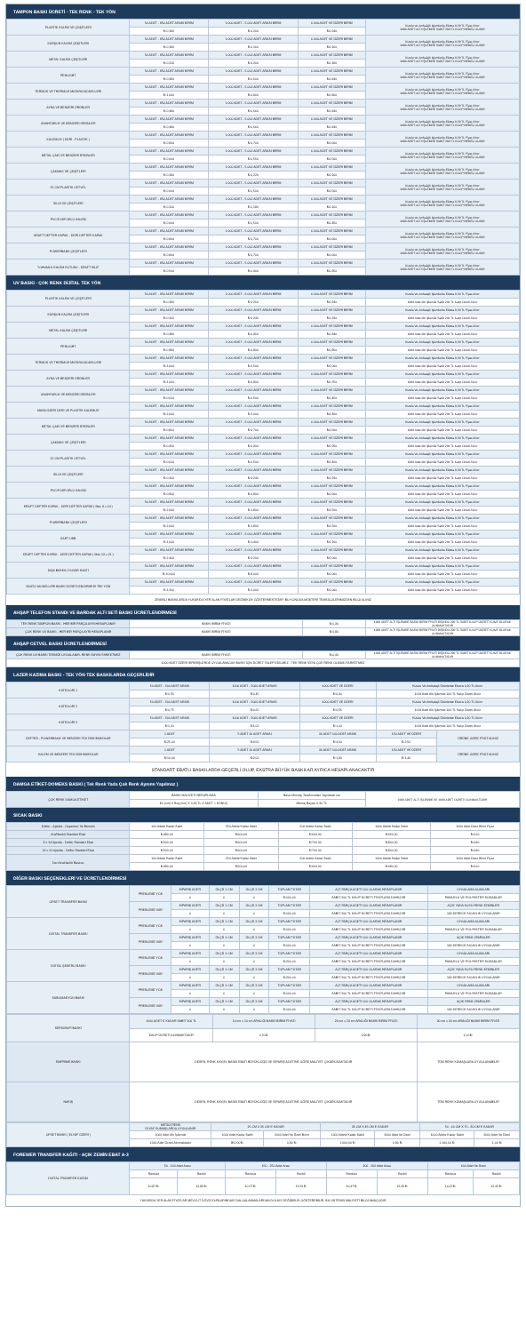TAMPON BASKI ÜCRETİ - TEK RENK - TEK YÖN
| PLASTİK KALEM VE ÇEŞİTLERİ | 50 ADET - 950 ADET ARASI BİRİM | 1.000 ADET - 5.000 ADET ARASI BİRİM | 6.000 ADET VE ÜZERİ BİRİM | Kutulu Ve Ambalajlı İşlemlerde Ekstra 0,30 TL Fiyat Alınır 1000 ADET ALTI İŞLEMDE SABİT 200 TL KALIP BEDELİ ALINIR |
| | ₺0,180 | ₺0,200 | ₺0,240 | |
| KURŞUN KALEM ÇEŞİTLERİ | 50 ADET - 950 ADET ARASI BİRİM | 1.000 ADET - 5.000 ADET ARASI BİRİM | 6.000 ADET VE ÜZERİ BİRİM | Kutulu Ve Ambalajlı İşlemlerde Ekstra 0,30 TL Fiyat Alınır 1000 ADET ALTI İŞLEMDE SABİT 200 TL KALIP BEDELİ ALINIR |
| | ₺0,180 | ₺0,160 | ₺0,160 | |
| METAL KALEM ÇEŞİTLERİ | 50 ADET - 950 ADET ARASI BİRİM | 1.000 ADET - 5.000 ADET ARASI BİRİM | 6.000 ADET VE ÜZERİ BİRİM | Kutulu Ve Ambalajlı İşlemlerde Ekstra 0,30 TL Fiyat Alınır 1000 ADET ALTI İŞLEMDE SABİT 200 TL KALIP BEDELİ ALINIR |
| | ₺0,220 | ₺0,200 | ₺0,180 | |
| PENLIGHT | 50 ADET - 950 ADET ARASI BİRİM | 1.000 ADET - 5.000 ADET ARASI BİRİM | 6.000 ADET VE ÜZERİ BİRİM | Kutulu Ve Ambalajlı İşlemlerde Ekstra 0,30 TL Fiyat Alınır 1000 ADET ALTI İŞLEMDE SABİT 200 TL KALIP BEDELİ ALINIR |
| | ₺0,380 | ₺0,600 | ₺0,440 | |
| TERMOS VE THERMOS MATARA MODELLERİ | 50 ADET - 950 ADET ARASI BİRİM | 1.000 ADET - 5.000 ADET ARASI BİRİM | 6.000 ADET VE ÜZERİ BİRİM | Kutulu Ve Ambalajlı İşlemlerde Ekstra 0,30 TL Fiyat Alınır 1000 ADET ALTI İŞLEMDE SABİT 200 TL KALIP BEDELİ ALINIR |
| | ₺1,000 | ₺0,800 | ₺0,800 | |
| AYNA VE BENZERİ ÜRÜNLER | 50 ADET - 950 ADET ARASI BİRİM | 1.000 ADET - 5.000 ADET ARASI BİRİM | 6.000 ADET VE ÜZERİ BİRİM | Kutulu Ve Ambalajlı İşlemlerde Ekstra 0,30 TL Fiyat Alınır 1000 ADET ALTI İŞLEMDE SABİT 200 TL KALIP BEDELİ ALINIR |
| | ₺0,480 | ₺0,660 | ₺0,440 | |
| ANAHTARLIK VE BENZERİ ÜRÜNLER | 50 ADET - 950 ADET ARASI BİRİM | 1.000 ADET - 5.000 ADET ARASI BİRİM | 6.000 ADET VE ÜZERİ BİRİM | Kutulu Ve Ambalajlı İşlemlerde Ekstra 0,30 TL Fiyat Alınır 1000 ADET ALTI İŞLEMDE SABİT 200 TL KALIP BEDELİ ALINIR |
| | ₺0,480 | ₺0,660 | ₺0,440 | |
| KALEMLİK ( DERİ - PLASTİK ) | 50 ADET - 950 ADET ARASI BİRİM | 1.000 ADET - 5.000 ADET ARASI BİRİM | 6.000 ADET VE ÜZERİ BİRİM | Kutulu Ve Ambalajlı İşlemlerde Ekstra 0,30 TL Fiyat Alınır 1000 ADET ALTI İŞLEMDE SABİT 200 TL KALIP BEDELİ ALINIR |
| | ₺0,800 | ₺0,700 | ₺0,600 | |
| METAL ÇAKI VE BENZERİ ÜRÜNLER | 50 ADET - 950 ADET ARASI BİRİM | 1.000 ADET - 5.000 ADET ARASI BİRİM | 6.000 ADET VE ÜZERİ BİRİM | Kutulu Ve Ambalajlı İşlemlerde Ekstra 0,30 TL Fiyat Alınır 1000 ADET ALTI İŞLEMDE SABİT 200 TL KALIP BEDELİ ALINIR |
| | ₺0,600 | ₺0,550 | ₺0,500 | |
| ÇAKMAK VE ÇEŞİTLERİ | 50 ADET - 950 ADET ARASI BİRİM | 1.000 ADET - 5.000 ADET ARASI BİRİM | 6.000 ADET VE ÜZERİ BİRİM | Kutulu Ve Ambalajlı İşlemlerde Ekstra 0,30 TL Fiyat Alınır 1000 ADET ALTI İŞLEMDE SABİT 200 TL KALIP BEDELİ ALINIR |
| | ₺0,280 | ₺0,220 | ₺0,200 | |
| 15 CM PLASTİK CETVEL | 50 ADET - 950 ADET ARASI BİRİM | 1.000 ADET - 5.000 ADET ARASI BİRİM | 6.000 ADET VE ÜZERİ BİRİM | Kutulu Ve Ambalajlı İşlemlerde Ekstra 0,30 TL Fiyat Alınır 1000 ADET ALTI İŞLEMDE SABİT 200 TL KALIP BEDELİ ALINIR |
| | ₺0,600 | ₺0,500 | ₺0,500 | |
| SILGI VE ÇEŞİTLERİ | 50 ADET - 950 ADET ARASI BİRİM | 1.000 ADET - 5.000 ADET ARASI BİRİM | 6.000 ADET VE ÜZERİ BİRİM | Kutulu Ve Ambalajlı İşlemlerde Ekstra 0,30 TL Fiyat Alınır 1000 ADET ALTI İŞLEMDE SABİT 200 TL KALIP BEDELİ ALINIR |
| | ₺0,200 | ₺0,180 | ₺0,160 | |
| PVC/FOSFORLU KALEM | 50 ADET - 950 ADET ARASI BİRİM | 1.000 ADET - 5.000 ADET ARASI BİRİM | 6.000 ADET VE ÜZERİ BİRİM | Kutulu Ve Ambalajlı İşlemlerde Ekstra 0,30 TL Fiyat Alınır 1000 ADET ALTI İŞLEMDE SABİT 200 TL KALIP BEDELİ ALINIR |
| | ₺0,600 | ₺0,500 | ₺0,450 | |
| KRAFT DEFTER KAPAK - DERİ DEFTER KAPAK | 50 ADET - 950 ADET ARASI BİRİM | 1.000 ADET - 5.000 ADET ARASI BİRİM | 6.000 ADET VE ÜZERİ BİRİM | Kutulu Ve Ambalajlı İşlemlerde Ekstra 0,30 TL Fiyat Alınır 1000 ADET ALTI İŞLEMDE SABİT 200 TL KALIP BEDELİ ALINIR |
| | ₺0,800 | ₺0,700 | ₺0,600 | |
| POWERBANK ÇEŞİTLERİ | 50 ADET - 950 ADET ARASI BİRİM | 1.000 ADET - 5.000 ADET ARASI BİRİM | 6.000 ADET VE ÜZERİ BİRİM | Kutulu Ve Ambalajlı İşlemlerde Ekstra 0,30 TL Fiyat Alınır 1000 ADET ALTI İŞLEMDE SABİT 200 TL KALIP BEDELİ ALINIR |
| | ₺0,800 | ₺0,700 | ₺0,600 | |
| TOHUMLU KALEM KUTUSU - KRAFT KILIF | 50 ADET - 950 ADET ARASI BİRİM | 1.000 ADET - 5.000 ADET ARASI BİRİM | 6.000 ADET VE ÜZERİ BİRİM | Kutulu Ve Ambalajlı İşlemlerde Ekstra 0,30 TL Fiyat Alınır 1000 ADET ALTI İŞLEMDE SABİT 200 TL KALIP BEDELİ ALINIR |
| | ₺0,500 | ₺0,400 | ₺0,350 | |
UV BASKI - ÇOK RENK DİJİTAL TEK YÖN
| PLASTİK KALEM VE ÇEŞİTLERİ | 50 ADET - 950 ADET ARASI BİRİM | 1.000 ADET - 5.000 ADET ARASI BİRİM | 6.000 ADET VE ÜZERİ BİRİM | Kutulu Ve Ambalajlı İşlemlerde Ekstra 0,30 TL Fiyat Alınır |
| | ₺0,280 | ₺0,260 | ₺0,240 | 1000 Adet Altı İşlemde Sabit 200 TL Kalıp Ücreti Alınır |
| KURŞUN KALEM ÇEŞİTLERİ | 50 ADET - 950 ADET ARASI BİRİM | 1.000 ADET - 5.000 ADET ARASI BİRİM | 6.000 ADET VE ÜZERİ BİRİM | Kutulu Ve Ambalajlı İşlemlerde Ekstra 0,30 TL Fiyat Alınır |
| | ₺0,260 | ₺0,240 | ₺0,220 | 1000 Adet Altı İşlemde Sabit 200 TL Kalıp Ücreti Alınır |
| METAL KALEM ÇEŞİTLERİ | 50 ADET - 950 ADET ARASI BİRİM | 1.000 ADET - 5.000 ADET ARASI BİRİM | 6.000 ADET VE ÜZERİ BİRİM | Kutulu Ve Ambalajlı İşlemlerde Ekstra 0,30 TL Fiyat Alınır |
| | ₺0,380 | ₺0,360 | ₺0,340 | 1000 Adet Altı İşlemde Sabit 200 TL Kalıp Ücreti Alınır |
| PENLIGHT | 50 ADET - 950 ADET ARASI BİRİM | 1.000 ADET - 5.000 ADET ARASI BİRİM | 6.000 ADET VE ÜZERİ BİRİM | Kutulu Ve Ambalajlı İşlemlerde Ekstra 0,30 TL Fiyat Alınır |
| | ₺0,980 | ₺0,900 | ₺0,850 | 1000 Adet Altı İşlemde Sabit 200 TL Kalıp Ücreti Alınır |
| TERMOS VE THERMOS MATARA MODELLERİ | 50 ADET - 950 ADET ARASI BİRİM | 1.000 ADET - 5.000 ADET ARASI BİRİM | 6.000 ADET VE ÜZERİ BİRİM | Kutulu Ve Ambalajlı İşlemlerde Ekstra 0,30 TL Fiyat Alınır |
| | ₺3,000 | ₺2,500 | ₺2,000 | 1000 Adet Altı İşlemde Sabit 200 TL Kalıp Ücreti Alınır |
| AYNA VE BENZERİ ÜRÜNLER | 50 ADET - 950 ADET ARASI BİRİM | 1.000 ADET - 5.000 ADET ARASI BİRİM | 6.000 ADET VE ÜZERİ BİRİM | Kutulu Ve Ambalajlı İşlemlerde Ekstra 0,30 TL Fiyat Alınır |
| | ₺1,000 | ₺0,900 | ₺0,750 | 1000 Adet Altı İşlemde Sabit 200 TL Kalıp Ücreti Alınır |
| ANAHTARLIK VE BENZERİ ÜRÜNLER | 50 ADET - 950 ADET ARASI BİRİM | 1.000 ADET - 5.000 ADET ARASI BİRİM | 6.000 ADET VE ÜZERİ BİRİM | Kutulu Ve Ambalajlı İşlemlerde Ekstra 0,30 TL Fiyat Alınır |
| | ₺0,600 | ₺0,500 | ₺0,450 | 1000 Adet Altı İşlemde Sabit 200 TL Kalıp Ücreti Alınır |
| MASA ÜZERİ DERİ VE PLASTİK KALEMLİK | 50 ADET - 950 ADET ARASI BİRİM | 1.000 ADET - 5.000 ADET ARASI BİRİM | 6.000 ADET VE ÜZERİ BİRİM | Kutulu Ve Ambalajlı İşlemlerde Ekstra 0,30 TL Fiyat Alınır |
| | ₺2,000 | ₺2,000 | ₺1,800 | 1000 Adet Altı İşlemde Sabit 200 TL Kalıp Ücreti Alınır |
| METAL ÇAKI VE BENZERİ ÜRÜNLER | 50 ADET - 950 ADET ARASI BİRİM | 1.000 ADET - 5.000 ADET ARASI BİRİM | 6.000 ADET VE ÜZERİ BİRİM | Kutulu Ve Ambalajlı İşlemlerde Ekstra 0,30 TL Fiyat Alınır |
| | ₺0,800 | ₺0,700 | ₺0,600 | 1000 Adet Altı İşlemde Sabit 200 TL Kalıp Ücreti Alınır |
| ÇAKMAK VE ÇEŞİTLERİ | 50 ADET - 950 ADET ARASI BİRİM | 1.000 ADET - 5.000 ADET ARASI BİRİM | 6.000 ADET VE ÜZERİ BİRİM | Kutulu Ve Ambalajlı İşlemlerde Ekstra 0,30 TL Fiyat Alınır |
| | ₺0,350 | ₺0,300 | ₺0,250 | 1000 Adet Altı İşlemde Sabit 200 TL Kalıp Ücreti Alınır |
| 15 CM PLASTİK CETVEL | 50 ADET - 950 ADET ARASI BİRİM | 1.000 ADET - 5.000 ADET ARASI BİRİM | 6.000 ADET VE ÜZERİ BİRİM | Kutulu Ve Ambalajlı İşlemlerde Ekstra 0,30 TL Fiyat Alınır |
| | ₺0,600 | ₺0,500 | ₺0,400 | 1000 Adet Altı İşlemde Sabit 200 TL Kalıp Ücreti Alınır |
| SILGI VE ÇEŞİTLERİ | 50 ADET - 950 ADET ARASI BİRİM | 1.000 ADET - 5.000 ADET ARASI BİRİM | 6.000 ADET VE ÜZERİ BİRİM | Kutulu Ve Ambalajlı İşlemlerde Ekstra 0,30 TL Fiyat Alınır |
| | ₺0,260 | ₺0,240 | ₺0,220 | 1000 Adet Altı İşlemde Sabit 200 TL Kalıp Ücreti Alınır |
| PVC/FOSFORLU KALEM | 50 ADET - 950 ADET ARASI BİRİM | 1.000 ADET - 5.000 ADET ARASI BİRİM | 6.000 ADET VE ÜZERİ BİRİM | Kutulu Ve Ambalajlı İşlemlerde Ekstra 0,30 TL Fiyat Alınır |
| | ₺0,900 | ₺0,800 | ₺0,600 | 1000 Adet Altı İşlemde Sabit 200 TL Kalıp Ücreti Alınır |
| KRAFT DEFTER KAPAK - DERİ DEFTER KAPAK ( Max 9 x 14 ) | 50 ADET - 950 ADET ARASI BİRİM | 1.000 ADET - 5.000 ADET ARASI BİRİM | 6.000 ADET VE ÜZERİ BİRİM | Kutulu Ve Ambalajlı İşlemlerde Ekstra 0,30 TL Fiyat Alınır |
| | ₺2,000 | ₺1,800 | ₺1,500 | 1000 Adet Altı İşlemde Sabit 200 TL Kalıp Ücreti Alınır |
| POWERBANK ÇEŞİTLERİ | 50 ADET - 950 ADET ARASI BİRİM | 1.000 ADET - 5.000 ADET ARASI BİRİM | 6.000 ADET VE ÜZERİ BİRİM | Kutulu Ve Ambalajlı İşlemlerde Ekstra 0,30 TL Fiyat Alınır |
| | ₺2,000 | ₺1,800 | ₺1,500 | 1000 Adet Altı İşlemde Sabit 200 TL Kalıp Ücreti Alınır |
| KART USB | 50 ADET - 950 ADET ARASI BİRİM | 1.000 ADET - 5.000 ADET ARASI BİRİM | 6.000 ADET VE ÜZERİ BİRİM | Kutulu Ve Ambalajlı İşlemlerde Ekstra 0,30 TL Fiyat Alınır |
| | ₺1,600 | ₺1,400 | ₺1,200 | 1000 Adet Altı İşlemde Sabit 200 TL Kalıp Ücreti Alınır |
| KRAFT DEFTER KAPAK - DERİ DEFTER KAPAK ( Max 13 x 21 ) | 50 ADET - 950 ADET ARASI BİRİM | 1.000 ADET - 5.000 ADET ARASI BİRİM | 6.000 ADET VE ÜZERİ BİRİM | Kutulu Ve Ambalajlı İşlemlerde Ekstra 0,30 TL Fiyat Alınır |
| | ₺2,400 | ₺2,200 | ₺2,000 | 1000 Adet Altı İşlemde Sabit 200 TL Kalıp Ücreti Alınır |
| DIŞA BASKILI DUVAR SAATİ | 50 ADET - 950 ADET ARASI BİRİM | 1.000 ADET - 5.000 ADET ARASI BİRİM | 6.000 ADET VE ÜZERİ BİRİM | Kutulu Ve Ambalajlı İşlemlerde Ekstra 0,30 TL Fiyat Alınır |
| | ₺10,000 | ₺8,000 | ₺6,000 | 1000 Adet Altı İşlemde Sabit 200 TL Kalıp Ücreti Alınır |
| SAATLİ MODELLERİ BASKI ÜCRETLENDİRMESİ TEK YÖN | 50 ADET - 950 ADET ARASI BİRİM | 1.000 ADET - 5.000 ADET ARASI BİRİM | 6.000 ADET VE ÜZERİ BİRİM | Kutulu Ve Ambalajlı İşlemlerde Ekstra 0,30 TL Fiyat Alınır |
| | ₺1,200 | ₺1,000 | ₺1,000 | 1000 Adet Altı İşlemde Sabit 200 TL Kalıp Ücreti Alınır |
ZEMİNLİ BASKILARDA YUKARIDA YER ALAN FİYATLAR DEĞİŞİKLİK GÖSTERMEKTEDİR. BU KONUDA MÜŞTERİ TEMSİLCİLERİMİZDEN BİLGİ ALINIZ
AHŞAP TELEFON STANDI VE BARDAK ALTI SETİ BASKI ÜCRETLENDİRMESİ
| TEK RENK TAMPON BASKI - HER BİR PARÇA AYRI HESAPLANIR | BASKI BİRİM FİYATI | ₺0,30 | 1000 ADET ALTI İŞLEMDE BASKI BİRİM FİYATI DIŞINDA 200 TL SABİT KALIP ÜCRETİ İLAVE OLARAK ALINMAKTADIR |
| ÇOK RENK UV BASKI - HER BİR PARÇA AYRI HESAPLANIR | BASKI BİRİM FİYATI | ₺0,80 | 1000 ADET ALTI İŞLEMDE BASKI BİRİM FİYATI DIŞINDA 200 TL SABİT KALIP ÜCRETİ İLAVE OLARAK ALINMAKTADIR |
AHŞAP CETVEL BASKI ÜCRETLENDİRMESİ
| ÇOK RENK UV BASKI TEKNİĞİ UYGULANIR- RENK SAYISI FARKETMEZ | BASKI BİRİM FİYATI | ₺0,40 | 1000 ADET ALTI İŞLEMDE BASKI BİRİM FİYATI DIŞINDA 200 TL SABİT KALIP ÜCRETİ İLAVE OLARAK ALINMAKTADIR |
| 2000 ADET ÜZERİ SİPARİŞLERDE UYGULANACAK BASKI İÇİN ÜCRET TALEP EDİLMEZ - TEK RENK VEYA ÇOK RENK OLMASI FARKETMEZ | | | |
LAZER KAZIMA BASKI - TEK YÖN TEK BASKILARDA GEÇERLİDİR
| KATEGORİ 1 | 50 ADET - 500 ADET ARASI | 1000 ADET - 5000 ADET ARASI | 6000 ADET VE ÜZERİ | Kutulu Ve Ambalajlı Ürünlerde Ekstra 0,30 TL Alınır | |
| | ₺0,55 | ₺0,45 | ₺0,30 | 1000 Adet Altı İşlemde 100 TL Kalıp Ücreti Alınır | |
| KATEGORİ 2 | 50 ADET - 500 ADET ARASI | 1000 ADET - 5000 ADET ARASI | 6000 ADET VE ÜZERİ | Kutulu Ve Ambalajlı Ürünlerde Ekstra 0,30 TL Alınır | |
| | ₺0,75 | ₺0,65 | ₺0,55 | 1000 Adet Altı İşlemde 100 TL Kalıp Ücreti Alınır | |
| KATEGORİ 3 | 50 ADET - 500 ADET ARASI | 1000 ADET - 5000 ADET ARASI | 6000 ADET VE ÜZERİ | Kutulu Ve Ambalajlı Ürünlerde Ekstra 0,30 TL Alınır | |
| | ₺1,20 | ₺1,00 | ₺1,00 | 1000 Adet Altı İşlemde 100 TL Kalıp Ücreti Alınır | |
| DEFTER - POWERBANK VE BENZERİ TEK İSİM BASKILAR | 1 ADET | 5 ADET 20 ADET ARASI | 30 ADET 100 ADET ARASI | 150 ADET VE ÜZERİ | ÜRÜNE GÖRE FİYAT ALINIZ |
| | ₺25,00 | ₺4,50 | ₺4,00 | ₺2,50 | |
| KALEM VE BENZERİ TEK İSİM BASKILAR | 1 ADET | 5 ADET 20 ADET ARASI | 30 ADET 100 ADET ARASI | 150 ADET VE ÜZERİ | ÜRÜNE GÖRE FİYAT ALINIZ |
| | ₺10,00 | ₺2,00 | ₺1,80 | ₺1,40 | |
STANDART EBATLI BASKILARDA GEÇERLİ OLUP, EKSTRA BÜYÜK BASKILAR AYRICA HESAPLANACAKTIR
DAMGA ETİKET-DOMEKS BASKI ( Tek Renk Yada Çok Renk Aynımı Yapılmaz )
| ÇOK RENK DAMGA ETİKET | BASKI MALİYETİ HESAPLAMA | Baskı Montajı Tarafımızdan Yapılacak ise | 1000 ADET ALTI İŞLEMDE EK 1000 ADET ÜCRETİ ALINMAKTADIR |
| | En (cm) X Boy (cm) X 0,28 TL X ADET = SONUÇ | Montaj Bayesi 0,30 TL | |
SICAK BASKI
| Defter - Ajanda - Organizer Ve Benzeri | 100 Adete Kadar Sabit | 250 Adete Kadar Sabit | 500 Adete Kadar Sabit | 1000 Adete Kadar Sabit | 1000 Adet Üzeri Birim Fiyat |
| Ara/Hardık Standart Ebat | ₺490,00 | ₺600,00 | ₺600,00 | ₺650,00 | ₺0,60 |
| 9 x 14 Ajanda - Defter Standart Ebat | ₺500,00 | ₺600,00 | ₺700,00 | ₺800,00 | ₺0,80 |
| 13 x 21 Ajanda - Defter Standart Ebat | ₺500,00 | ₺600,00 | ₺700,00 | ₺800,00 | ₺0,80 |
| Deri Anahtarlık Baskısı | 100 Adete Kadar Sabit | 250 Adete Kadar Sabit | 500 Adete Kadar Sabit | 1000 Adete Kadar Sabit | 1000 Adet Üzeri Birim Fiyat |
| | ₺490,00 | ₺500,00 | ₺600,00 | ₺490,00 | ₺0,60 |
DİĞER BASKI SEÇENEKLERİ VE ÜCRETLENDİRMESİ
| OFSET TRANSFER BASKI | PRESLEME YOK | SİPARİŞ ADETİ | ÖLÇÜ 1 CM | ÖLÇÜ 2 CM | TOPLAM TUTAR | ALT PARÇA ADETİ 100 OLARAK HESAPLANIR | UYGULAMA ALANLARI |
| | | 0 | 0 | 0 | ₺100,00 | SABİT 200 TL KALIP ÜCRETİ FİYATLARA DAHİLDİR | PAMUKLU VE POLYESTER KUMAŞLAR |
| | PRESLEME VAR | SİPARİŞ ADETİ | ÖLÇÜ 1 CM | ÖLÇÜ 2 CM | TOPLAM TUTAR | ALT PARÇA ADETİ 100 OLARAK HESAPLANIR | AÇIK YADA KOYU RENK ZEMİNLER |
| | | 0 | 0 | 0 | ₺100,00 | SABİT 200 TL KALIP ÜCRETİ FİYATLARA DAHİLDİR | 180 DERECE SICAKLIK UYGULANIR |
| DİJİTAL TRANSFER BASKI | PRESLEME YOK | SİPARİŞ ADETİ | ÖLÇÜ 1 CM | ÖLÇÜ 2 CM | TOPLAM TUTAR | ALT PARÇA ADETİ 100 OLARAK HESAPLANIR | UYGULAMA ALANLARI |
| | | 0 | 0 | 0 | ₺100,00 | SABİT 200 TL KALIP ÜCRETİ FİYATLARA DAHİLDİR | PAMUKLU VE POLYESTER KUMAŞLAR |
| | PRESLEME VAR | SİPARİŞ ADETİ | ÖLÇÜ 1 CM | ÖLÇÜ 2 CM | TOPLAM TUTAR | ALT PARÇA ADETİ 100 OLARAK HESAPLANIR | AÇIK RENK ZEMİNLER |
| | | 0 | 0 | 0 | ₺100,00 | SABİT 200 TL KALIP ÜCRETİ FİYATLARA DAHİLDİR | 180 DERECE SICAKLIK UYGULANIR |
| DİJİTAL ŞEKERLİ BASKI | PRESLEME YOK | SİPARİŞ ADETİ | ÖLÇÜ 1 CM | ÖLÇÜ 2 CM | TOPLAM TUTAR | ALT PARÇA ADETİ 100 OLARAK HESAPLANIR | UYGULAMA ALANLARI |
| | | 0 | 0 | 0 | ₺200,00 | SABİT 200 TL KALIP ÜCRETİ FİYATLARA DAHİLDİR | PAMUKLU VE POLYESTER KUMAŞLAR |
| | PRESLEME VAR | SİPARİŞ ADETİ | ÖLÇÜ 1 CM | ÖLÇÜ 2 CM | TOPLAM TUTAR | ALT PARÇA ADETİ 100 OLARAK HESAPLANIR | AÇIK YADA KOYU RENK ZEMİNLER |
| | | 0 | 0 | 0 | ₺200,00 | SABİT 200 TL KALIP ÜCRETİ FİYATLARA DAHİLDİR | 180 DERECE SICAKLIK UYGULANIR |
| SUBLİMASYON BASKI | PRESLEME YOK | SİPARİŞ ADETİ | ÖLÇÜ 1 CM | ÖLÇÜ 2 CM | TOPLAM TUTAR | ALT PARÇA ADETİ 100 OLARAK HESAPLANIR | UYGULAMA ALANLARI |
| | | 0 | 0 | 0 | ₺100,00 | SABİT 200 TL KALIP ÜCRETİ FİYATLARA DAHİLDİR | PAMUKLU VE POLYESTER KUMAŞLAR |
| | PRESLEME VAR | SİPARİŞ ADETİ | ÖLÇÜ 1 CM | ÖLÇÜ 2 CM | TOPLAM TUTAR | ALT PARÇA ADETİ 100 OLARAK HESAPLANIR | AÇIK RENK ZEMİNLER |
| | | 0 | 0 | 0 | ₺100,00 | SABİT 200 TL KALIP ÜCRETİ FİYATLARA DAHİLDİR | 180 DERECE SICAKLIK UYGULANIR |
| SERİGRAFİ BASKI | 1000 ADET E KADAR SABİT 300 TL | 10 cm x 10 cm ARALIĞI BASKI BİRİM FİYATI | 20 cm x 20 cm ARALIĞI BASKI BİRİM FİYATI | 30 cm x 30 cm ARALIĞI BASKI BİRİM FİYATI |
| | KALIP ÜCRETİ ALINMAKTADIR | 0,70 ₺ | 0,90 ₺ | 1,00 ₺ |
| EMPRİME BASKI | DESEN, RENK SAYISI, BASKI EBATI BÜYÜKLÜĞÜ VE SİPARİŞ ADETİNE GÖRE MALİYET ÇIKARILMAKTADIR | | | TÜM RENK KUMAŞLARA UYGULANABİLİR |
| NAKIŞ | DESEN, RENK SAYISI, BASKI EBATI BÜYÜKLÜĞÜ VE SİPARİŞ ADETİNE GÖRE MALİYET ÇIKARILMAKTADIR | | | TÜM RENK KUMAŞLARA UYGULANABİLİR |
| OFSET BASKI ( ELYAF ÜZERİ ) | METAZ RENK ELYAF KUMAŞLARDA UYGULANIR | 25 CM X 35 CM E KADAR | | 35 CM X 45 CM E KADAR | | 50 - 60 CM X 70 - 80 CM E KADAR | |
| | 1000 Adet Altı İşlemde | 1000 Adet Kadar Sabit | 2000 Adet Ve Üzeri Birim | 1000 Adete Kadar Sabit | 2000 Adet Ve Üzeri | 1000 Adete Kadar Sabit | 2000 Adet Ve Üzeri |
| | 1000 Adet Ücreti Alınmaktadır | 950,00 ₺ | 0,80 ₺ | 1.000,00 ₺ | 0,90 ₺ | 1.100,00 ₺ | 1,00 ₺ |
FOREWER TRANSFER KAĞITI - AÇIK ZEMİN EBAT A-3
| DİJİTAL TRANSFER KAĞIDI | 50 - 100 Adet Arası | | 150 - 250 Adet Arası | | 300 - 500 Adet Arası | | 600 Adet Ve Üzeri | |
| | Renksiz | Renkli | Renksiz | Renkli | Renksiz | Renkli | Renksiz | Renkli |
| | 10,87 ₺ | 12,83 ₺ | 10,57 ₺ | 12,52 ₺ | 10,47 ₺ | 12,42 ₺ | 10,37 ₺ | 12,32 ₺ |
YUKARIDA YER ALAN FİYATLAR MEVCUT DÖVİZ KURLARINDAKİ DALGALANMALARDAN DOLAYI DEĞİŞİKLİK GÖSTEREBİLİR. BU LİSTENİN MALİYETİ BİLGİ AMAÇLIDIR